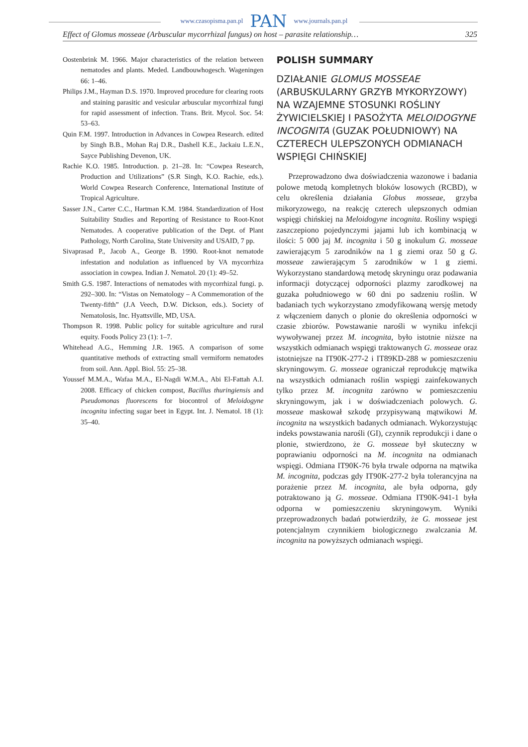www.czasopisma.pan.pl PAN www.journals.pan.pl
Effect of Glomus mosseae (Arbuscular mycorrhizal fungus) on host – parasite relationship… 325
Oostenbrink M. 1966. Major characteristics of the relation between nematodes and plants. Meded. Landbouwhogesch. Wageningen 66: 1–46.
Philips J.M., Hayman D.S. 1970. Improved procedure for clearing roots and staining parasitic and vesicular arbuscular mycorrhizal fungi for rapid assessment of infection. Trans. Brit. Mycol. Soc. 54: 53–63.
Quin F.M. 1997. Introduction in Advances in Cowpea Research. edited by Singh B.B., Mohan Raj D.R., Dashell K.E., Jackaiu L.E.N., Sayce Publishing Devenon, UK.
Rachie K.O. 1985. Introduction. p. 21–28. In: “Cowpea Research, Production and Utilizations” (S.R Singh, K.O. Rachie, eds.). World Cowpea Research Conference, International Institute of Tropical Agriculture.
Sasser J.N., Carter C.C., Hartman K.M. 1984. Standardization of Host Suitability Studies and Reporting of Resistance to Root-Knot Nematodes. A cooperative publication of the Dept. of Plant Pathology, North Carolina, State University and USAID, 7 pp.
Sivaprasad P., Jacob A., George B. 1990. Root-knot nematode infestation and nodulation as influenced by VA mycorrhiza association in cowpea. Indian J. Nematol. 20 (1): 49–52.
Smith G.S. 1987. Interactions of nematodes with mycorrhizal fungi. p. 292–300. In: “Vistas on Nematology – A Commemoration of the Twenty-fifth” (J.A Veech, D.W. Dickson, eds.). Society of Nematolosis, Inc. Hyattsville, MD, USA.
Thompson R. 1998. Public policy for suitable agriculture and rural equity. Foods Policy 23 (1): 1–7.
Whitehead A.G., Hemming J.R. 1965. A comparison of some quantitative methods of extracting small vermiform nematodes from soil. Ann. Appl. Biol. 55: 25–38.
Youssef M.M.A., Wafaa M.A., El-Nagdi W.M.A., Abi El-Fattah A.I. 2008. Efficacy of chicken compost, Bacillus thuringiensis and Pseudomonas fluorescens for biocontrol of Meloidogyne incognita infecting sugar beet in Egypt. Int. J. Nematol. 18 (1): 35–40.
POLISH SUMMARY
DZIAŁANIE GLOMUS MOSSEAE (ARBUSKULARNY GRZYB MYKORYZOWY) NA WZAJEMNE STOSUNKI ROŚLINY ŻYWICIELSKIEJ I PASOŻYTA MELOIDOGYNE INCOGNITA (GUZAK POŁUDNIOWY) NA CZTERECH ULEPSZONYCH ODMIANACH WSPIĘGI CHIŃSKIEJ
Przeprowadzono dwa doświadczenia wazonowe i badania polowe metodą kompletnych bloków losowych (RCBD), w celu określenia działania Globus mosseae, grzyba mikoryzowego, na reakcję czterech ulepszonych odmian wspięgi chińskiej na Meloidogyne incognita. Rośliny wspięgi zaszczepiono pojedynczymi jajami lub ich kombinacją w ilości: 5 000 jaj M. incognita i 50 g inokulum G. mosseae zawierającym 5 zarodników na 1 g ziemi oraz 50 g G. mosseae zawierającym 5 zarodników w 1 g ziemi. Wykorzystano standardową metodę skryningu oraz podawania informacji dotyczącej odporności plazmy zarodkowej na guzaka południowego w 60 dni po sadzeniu roślin. W badaniach tych wykorzystano zmodyfikowaną wersję metody z włączeniem danych o plonie do określenia odporności w czasie zbiorów. Powstawanie narośli w wyniku infekcji wywoływanej przez M. incognita, było istotnie niższe na wszystkich odmianach wspięgi traktowanych G. mosseae oraz istotniejsze na IT90K-277-2 i IT89KD-288 w pomieszczeniu skryningowym. G. mosseae ograniczał reprodukcję mątwika na wszystkich odmianach roślin wspięgi zainfekowanych tylko przez M. incognita zarówno w pomieszczeniu skryningowym, jak i w doświadczeniach polowych. G. mosseae maskował szkodę przypisywaną mątwikowi M. incognita na wszystkich badanych odmianach. Wykorzystując indeks powstawania narośli (GI), czynnik reprodukcji i dane o plonie, stwierdzono, że G. mosseae był skuteczny w poprawianiu odporności na M. incognita na odmianach wspięgi. Odmiana IT90K-76 była trwale odporna na mątwika M. incognita, podczas gdy IT90K-277-2 była tolerancyjna na porażenie przez M. incognita, ale była odporna, gdy potraktowano ją G. mosseae. Odmiana IT90K-941-1 była odporna w pomieszczeniu skryningowym. Wyniki przeprowadzonych badań potwierdziły, że G. mosseae jest potencjalnym czynnikiem biologicznego zwalczania M. incognita na powyższych odmianach wspięgi.